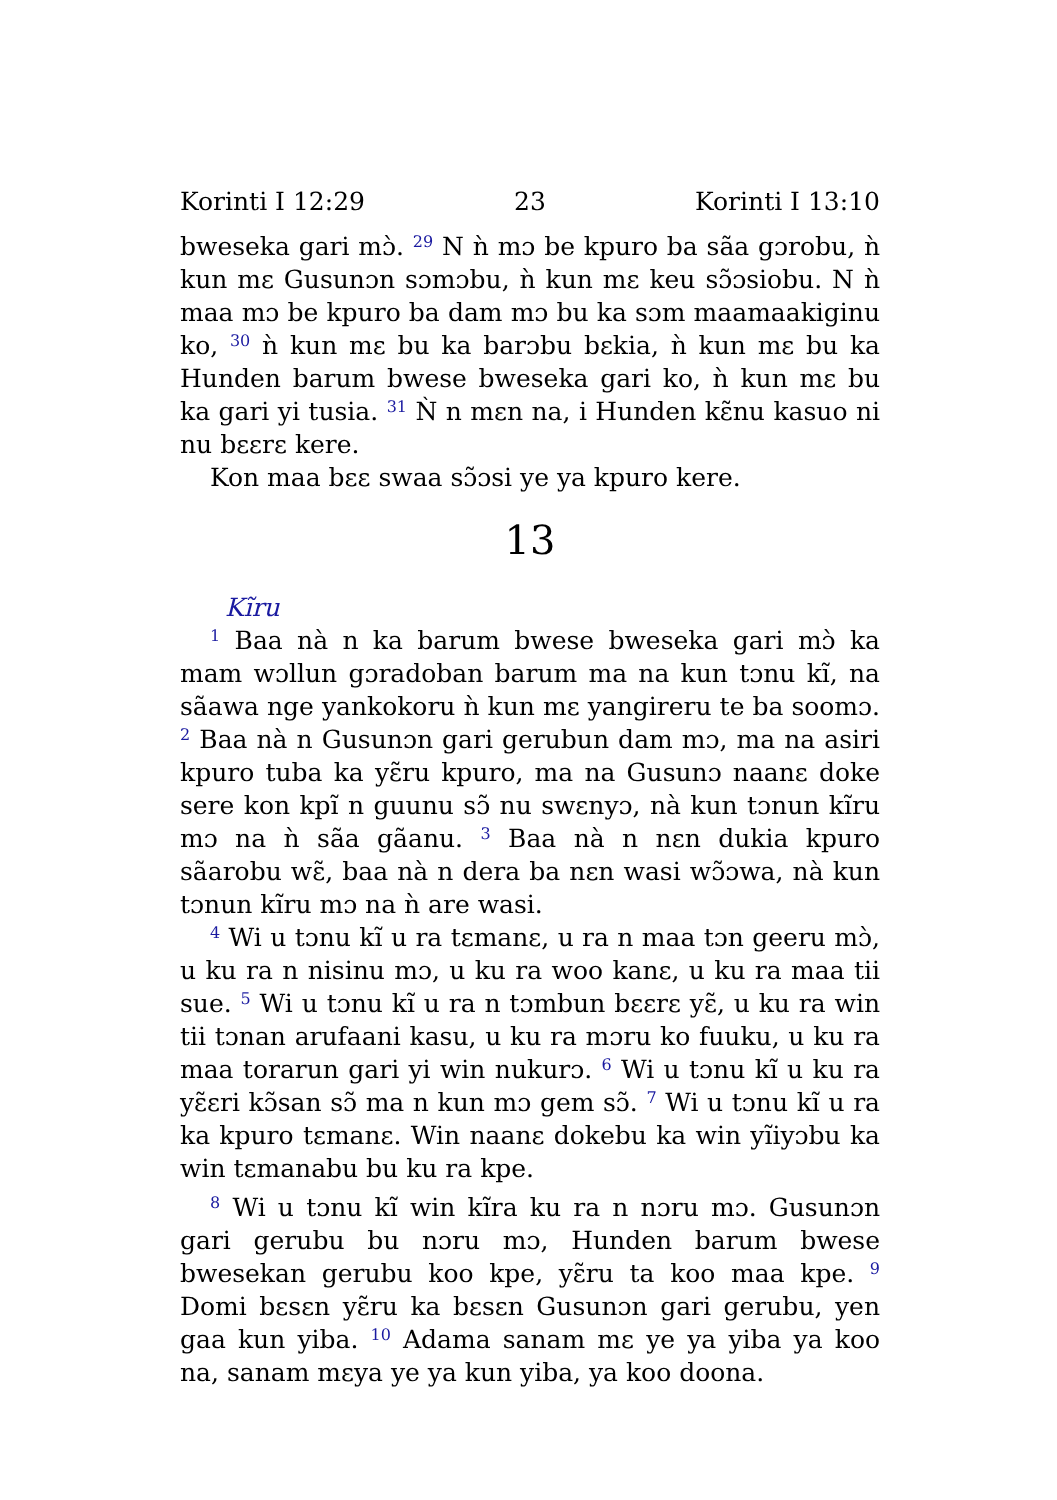Korinti I 12:29 23 Korinti I 13:10
bweseka gari mɔ̀. <sup>29</sup> N ǹ mɔ be kpuro ba sãa gɔrobu, ǹ kun mɛ Gusunɔn sɔmɔbu, ǹ kun mɛ keu sɔ̃ɔsiobu. N ǹ maa mɔ be kpuro ba dam mɔ bu ka sɔm maamaakiginu ko, <sup>30</sup> ǹ kun mɛ bu ka barɔbu bɛkia, ǹ kun mɛ bu ka Hunden barum bwese bweseka gari ko, ǹ kun mɛ bu ka gari yi tusia. <sup>31</sup> Ǹ n mɛn na, i Hunden kɛ̃nu kasuo ni nu bɛɛrɛ kere.
Kon maa bɛɛ swaa sɔ̃ɔsi ye ya kpuro kere.
13
Kĩru
<sup>1</sup> Baa nà n ka barum bwese bweseka gari mɔ̀ ka mam wɔllun gɔradoban barum ma na kun tɔnu kĩ, na sãawa nge yankokoru ǹ kun mɛ yangireru te ba soomɔ. <sup>2</sup> Baa nà n Gusunɔn gari gerubun dam mɔ, ma na asiri kpuro tuba ka yɛ̃ru kpuro, ma na Gusunɔ naanɛ doke sere kon kpĩ n guunu sɔ̃ nu swɛnyɔ, nà kun tɔnun kĩru mɔ na ǹ sãa gãanu. <sup>3</sup> Baa nà n nɛn dukia kpuro sãarobu wɛ̃, baa nà n dera ba nɛn wasi wɔ̃ɔwa, nà kun tɔnun kĩru mɔ na ǹ are wasi.
<sup>4</sup> Wi u tɔnu kĩ u ra tɛmanɛ, u ra n maa tɔn geeru mɔ̀, u ku ra n nisinu mɔ, u ku ra woo kanɛ, u ku ra maa tii sue. <sup>5</sup> Wi u tɔnu kĩ u ra n tɔmbun bɛɛrɛ yɛ̃, u ku ra win tii tɔnan arufaani kasu, u ku ra mɔru ko fuuku, u ku ra maa torarun gari yi win nukurɔ. <sup>6</sup> Wi u tɔnu kĩ u ku ra yɛ̃ɛri kɔ̃san sɔ̃ ma n kun mɔ gem sɔ̃. <sup>7</sup> Wi u tɔnu kĩ u ra ka kpuro tɛmanɛ. Win naanɛ dokebu ka win yĩiyɔbu ka win tɛmanabu bu ku ra kpe.
<sup>8</sup> Wi u tɔnu kĩ win kĩra ku ra n nɔru mɔ. Gusunɔn gari gerubu bu nɔru mɔ, Hunden barum bwese bwesekan gerubu koo kpe, yɛ̃ru ta koo maa kpe. <sup>9</sup> Domi bɛsɛn yɛ̃ru ka bɛsɛn Gusunɔn gari gerubu, yen gaa kun yiba. <sup>10</sup> Adama sanam mɛ ye ya yiba ya koo na, sanam mɛya ye ya kun yiba, ya koo doona.